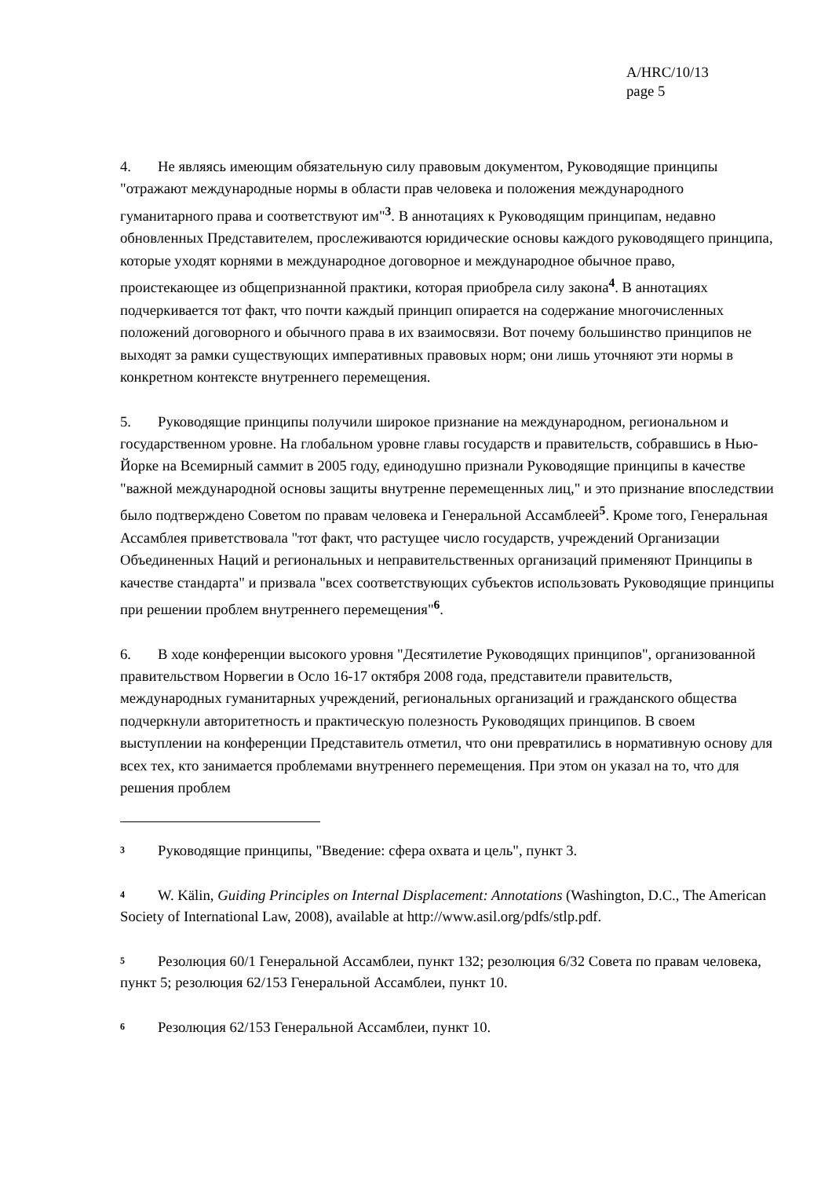A/HRC/10/13
page 5
4. Не являясь имеющим обязательную силу правовым документом, Руководящие принципы "отражают международные нормы в области прав человека и положения международного гуманитарного права и соответствуют им"<sup>3</sup>. В аннотациях к Руководящим принципам, недавно обновленных Представителем, прослеживаются юридические основы каждого руководящего принципа, которые уходят корнями в международное договорное и международное обычное право, проистекающее из общепризнанной практики, которая приобрела силу закона<sup>4</sup>. В аннотациях подчеркивается тот факт, что почти каждый принцип опирается на содержание многочисленных положений договорного и обычного права в их взаимосвязи. Вот почему большинство принципов не выходят за рамки существующих императивных правовых норм; они лишь уточняют эти нормы в конкретном контексте внутреннего перемещения.
5. Руководящие принципы получили широкое признание на международном, региональном и государственном уровне. На глобальном уровне главы государств и правительств, собравшись в Нью-Йорке на Всемирный саммит в 2005 году, единодушно признали Руководящие принципы в качестве "важной международной основы защиты внутренне перемещенных лиц," и это признание впоследствии было подтверждено Советом по правам человека и Генеральной Ассамблеей<sup>5</sup>. Кроме того, Генеральная Ассамблея приветствовала "тот факт, что растущее число государств, учреждений Организации Объединенных Наций и региональных и неправительственных организаций применяют Принципы в качестве стандарта" и призвала "всех соответствующих субъектов использовать Руководящие принципы при решении проблем внутреннего перемещения"<sup>6</sup>.
6. В ходе конференции высокого уровня "Десятилетие Руководящих принципов", организованной правительством Норвегии в Осло 16-17 октября 2008 года, представители правительств, международных гуманитарных учреждений, региональных организаций и гражданского общества подчеркнули авторитетность и практическую полезность Руководящих принципов. В своем выступлении на конференции Представитель отметил, что они превратились в нормативную основу для всех тех, кто занимается проблемами внутреннего перемещения. При этом он указал на то, что для решения проблем
<sup>3</sup> Руководящие принципы, "Введение: сфера охвата и цель", пункт 3.
<sup>4</sup> W. Kälin, Guiding Principles on Internal Displacement: Annotations (Washington, D.C., The American Society of International Law, 2008), available at http://www.asil.org/pdfs/stlp.pdf.
<sup>5</sup> Резолюция 60/1 Генеральной Ассамблеи, пункт 132; резолюция 6/32 Совета по правам человека, пункт 5; резолюция 62/153 Генеральной Ассамблеи, пункт 10.
<sup>6</sup> Резолюция 62/153 Генеральной Ассамблеи, пункт 10.